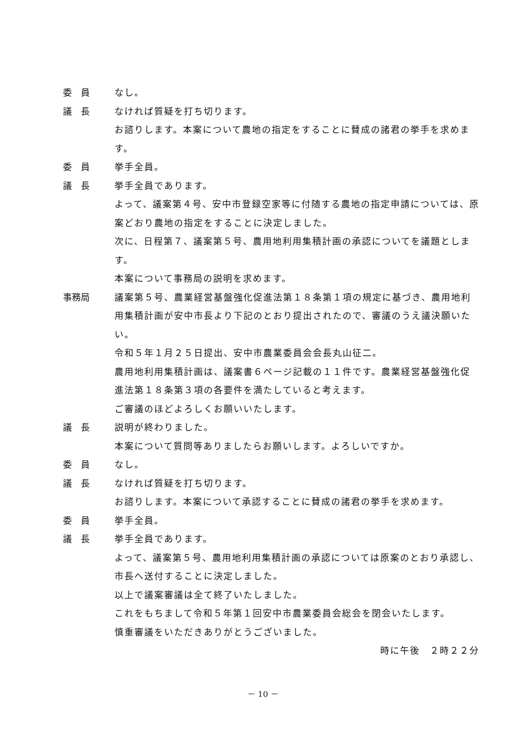委　員 なし。
議　長 なければ質疑を打ち切ります。
お諮りします。本案について農地の指定をすることに賛成の諸君の挙手を求めます。
委　員 挙手全員。
議　長 挙手全員であります。
よって、議案第４号、安中市登録空家等に付随する農地の指定申請については、原案どおり農地の指定をすることに決定しました。
次に、日程第７、議案第５号、農用地利用集積計画の承認についてを議題とします。
本案について事務局の説明を求めます。
事務局 議案第５号、農業経営基盤強化促進法第１８条第１項の規定に基づき、農用地利用集積計画が安中市長より下記のとおり提出されたので、審議のうえ議決願いたい。
令和５年１月２５日提出、安中市農業委員会会長丸山征二。
農用地利用集積計画は、議案書６ページ記載の１１件です。農業経営基盤強化促進法第１８条第３項の各要件を満たしていると考えます。
ご審議のほどよろしくお願いいたします。
議　長 説明が終わりました。
本案について質問等ありましたらお願いします。よろしいですか。
委　員 なし。
議　長 なければ質疑を打ち切ります。
お諮りします。本案について承認することに賛成の諸君の挙手を求めます。
委　員 挙手全員。
議　長 挙手全員であります。
よって、議案第５号、農用地利用集積計画の承認については原案のとおり承認し、市長へ送付することに決定しました。
以上で議案審議は全て終了いたしました。
これをもちまして令和５年第１回安中市農業委員会総会を閉会いたします。
慎重審議をいただきありがとうございました。
時に午後　２時２２分
－ 10 －